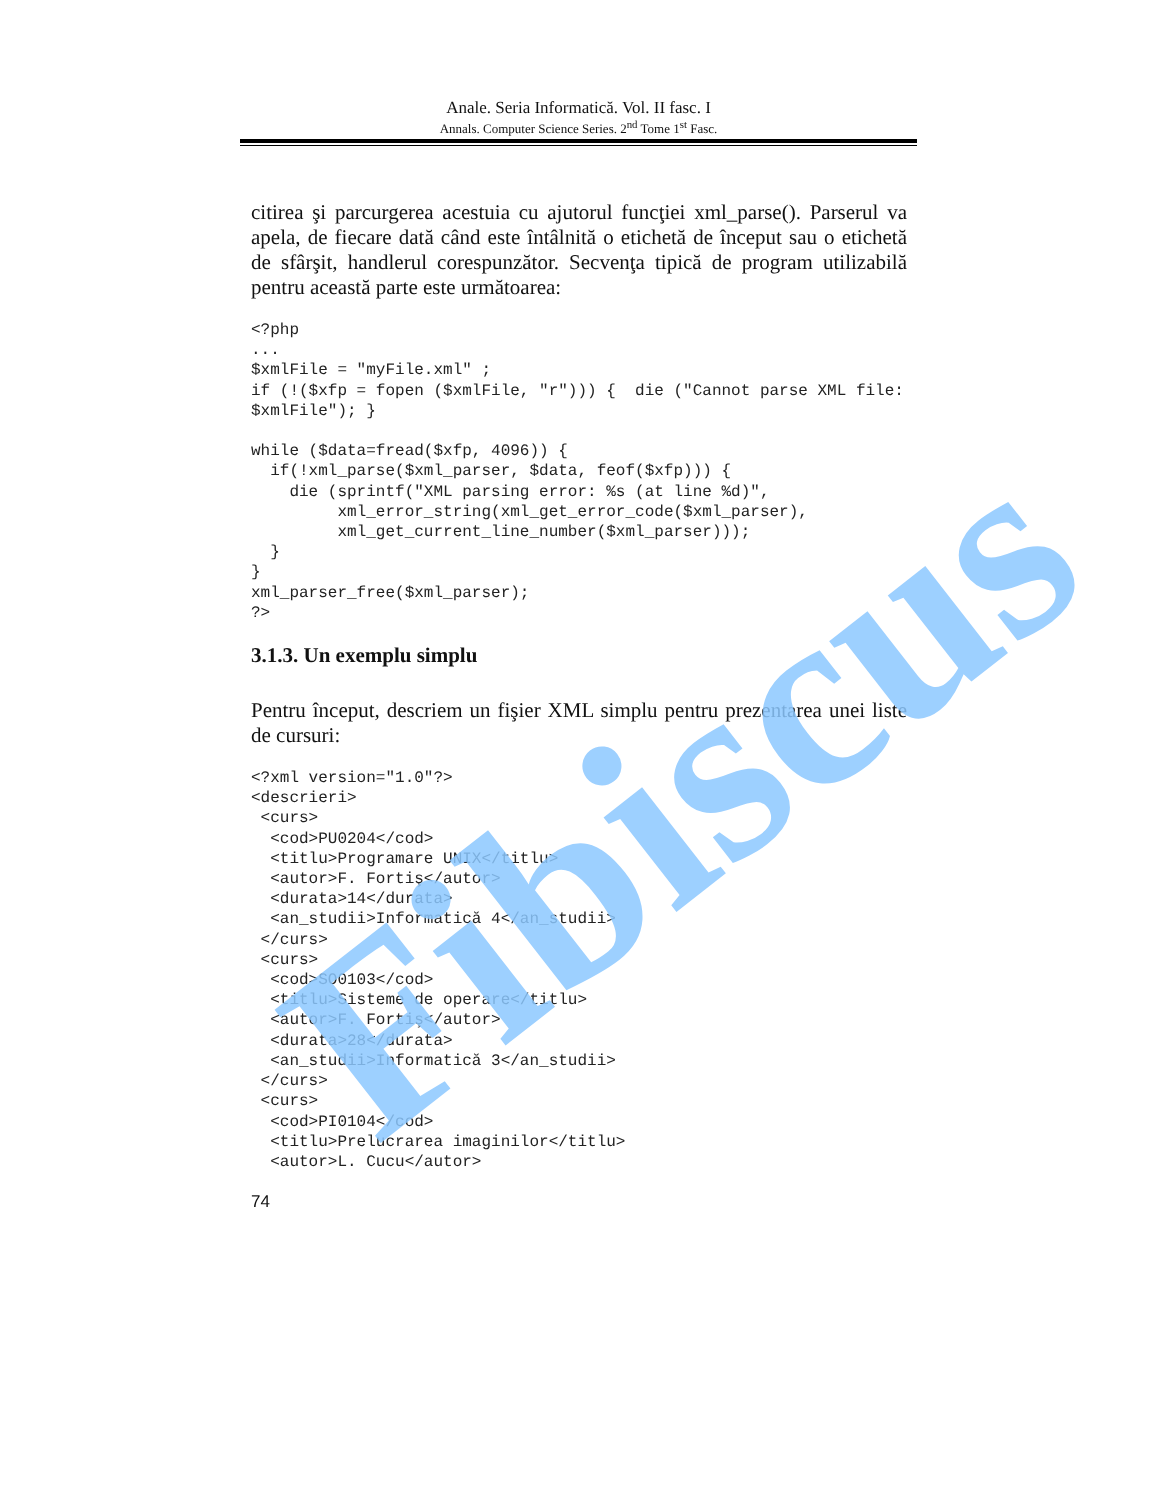Anale. Seria Informatică. Vol. II fasc. I
Annals. Computer Science Series. 2<sup>nd</sup> Tome 1<sup>st</sup> Fasc.
citirea şi parcurgerea acestuia cu ajutorul funcţiei xml_parse(). Parserul va apela, de fiecare dată când este întâlnită o etichetă de început sau o etichetă de sfârşit, handlerul corespunzător. Secvenţa tipică de program utilizabilă pentru această parte este următoarea:
<?php
...
$xmlFile = "myFile.xml" ;
if (!($xfp = fopen ($xmlFile, "r"))) {  die ("Cannot parse XML file: $xmlFile"); }

while ($data=fread($xfp, 4096)) {
  if(!xml_parse($xml_parser, $data, feof($xfp))) {
    die (sprintf("XML parsing error: %s (at line %d)",
         xml_error_string(xml_get_error_code($xml_parser),
         xml_get_current_line_number($xml_parser)));
  }
}
xml_parser_free($xml_parser);
?>
3.1.3. Un exemplu simplu
Pentru început, descriem un fişier XML simplu pentru prezentarea unei liste de cursuri:
<?xml version="1.0"?>
<descrieri>
 <curs>
  <cod>PU0204</cod>
  <titlu>Programare UNIX</titlu>
  <autor>F. Fortiş</autor>
  <durata>14</durata>
  <an_studii>Informatică 4</an_studii>
 </curs>
 <curs>
  <cod>SO0103</cod>
  <titlu>Sisteme de operare</titlu>
  <autor>F. Fortiş</autor>
  <durata>28</durata>
  <an_studii>Informatică 3</an_studii>
 </curs>
 <curs>
  <cod>PI0104</cod>
  <titlu>Prelucrarea imaginilor</titlu>
  <autor>L. Cucu</autor>
74
Fibiscus